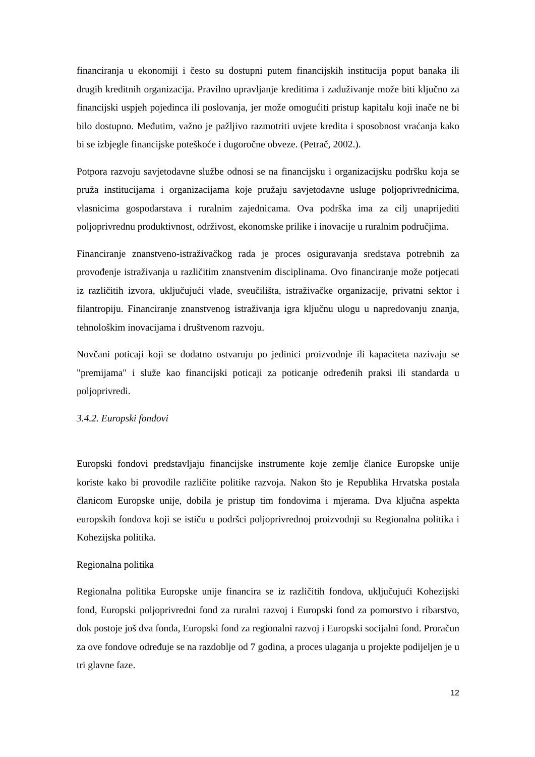financiranja u ekonomiji i često su dostupni putem financijskih institucija poput banaka ili drugih kreditnih organizacija. Pravilno upravljanje kreditima i zaduživanje može biti ključno za financijski uspjeh pojedinca ili poslovanja, jer može omogućiti pristup kapitalu koji inače ne bi bilo dostupno. Međutim, važno je pažljivo razmotriti uvjete kredita i sposobnost vraćanja kako bi se izbjegle financijske poteškoće i dugoročne obveze. (Petrač, 2002.).
Potpora razvoju savjetodavne službe odnosi se na financijsku i organizacijsku podršku koja se pruža institucijama i organizacijama koje pružaju savjetodavne usluge poljoprivrednicima, vlasnicima gospodarstava i ruralnim zajednicama. Ova podrška ima za cilj unaprijediti poljoprivrednu produktivnost, održivost, ekonomske prilike i inovacije u ruralnim područjima.
Financiranje znanstveno-istraživačkog rada je proces osiguravanja sredstava potrebnih za provođenje istraživanja u različitim znanstvenim disciplinama. Ovo financiranje može potjecati iz različitih izvora, uključujući vlade, sveučilišta, istraživačke organizacije, privatni sektor i filantropiju. Financiranje znanstvenog istraživanja igra ključnu ulogu u napredovanju znanja, tehnološkim inovacijama i društvenom razvoju.
Novčani poticaji koji se dodatno ostvaruju po jedinici proizvodnje ili kapaciteta nazivaju se "premijama" i služe kao financijski poticaji za poticanje određenih praksi ili standarda u poljoprivredi.
3.4.2. Europski fondovi
Europski fondovi predstavljaju financijske instrumente koje zemlje članice Europske unije koriste kako bi provodile različite politike razvoja. Nakon što je Republika Hrvatska postala članicom Europske unije, dobila je pristup tim fondovima i mjerama. Dva ključna aspekta europskih fondova koji se ističu u podršci poljoprivrednoj proizvodnji su Regionalna politika i Kohezijska politika.
Regionalna politika
Regionalna politika Europske unije financira se iz različitih fondova, uključujući Kohezijski fond, Europski poljoprivredni fond za ruralni razvoj i Europski fond za pomorstvo i ribarstvo, dok postoje još dva fonda, Europski fond za regionalni razvoj i Europski socijalni fond. Proračun za ove fondove određuje se na razdoblje od 7 godina, a proces ulaganja u projekte podijeljen je u tri glavne faze.
12